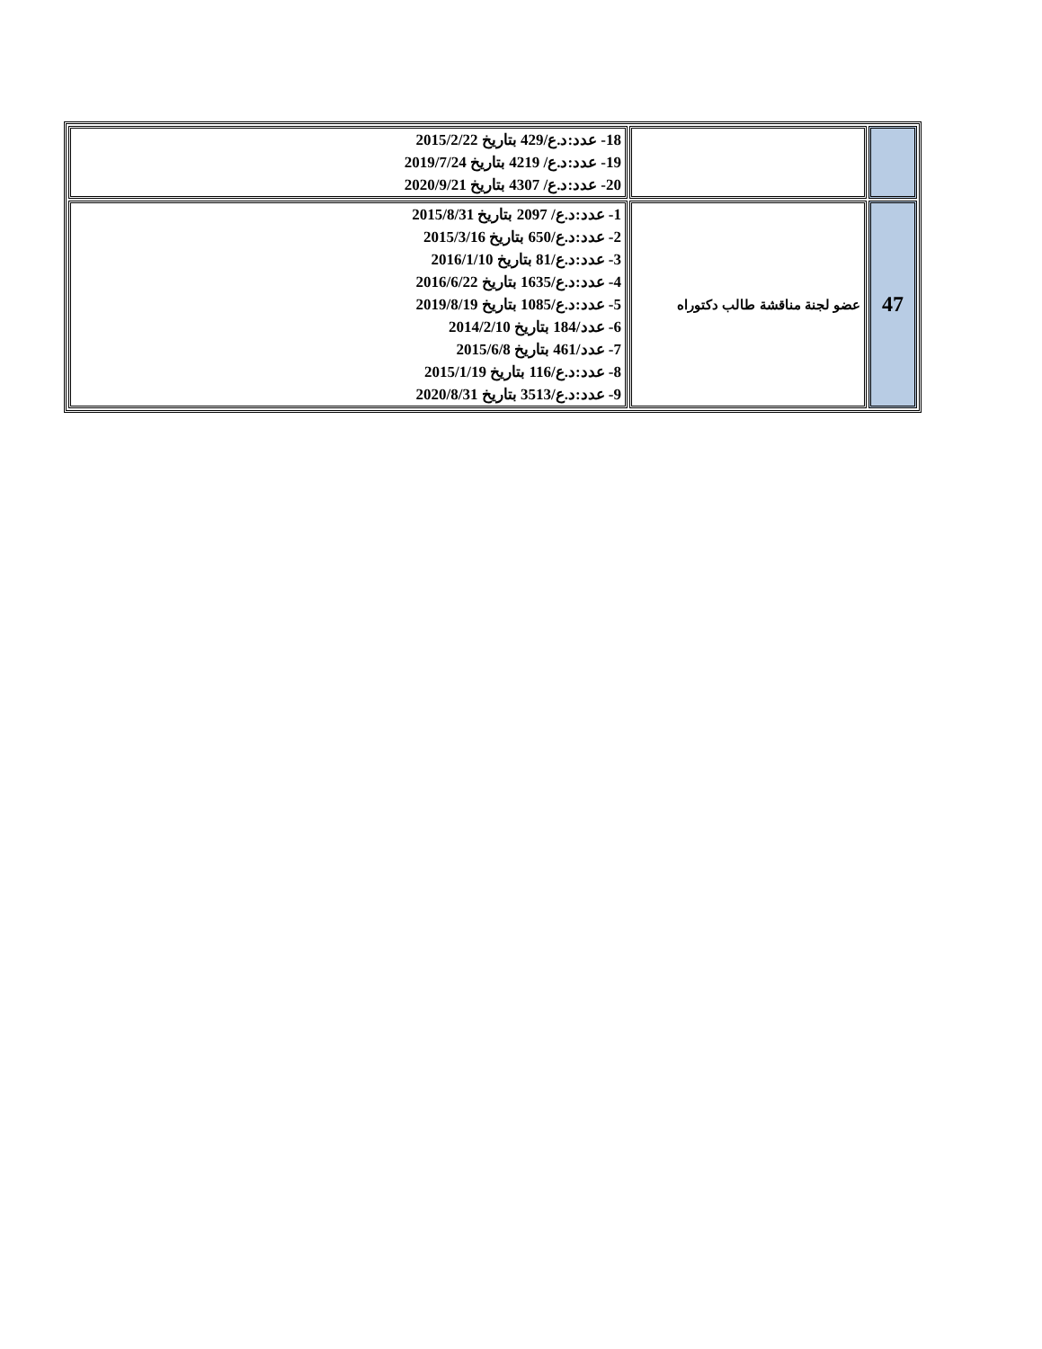| | | 18- عدد:د.ع/429 بتاريخ 2015/2/22 19- عدد:د.ع/ 4219 بتاريخ 2019/7/24 20- عدد:د.ع/ 4307 بتاريخ 2020/9/21 |
| 47 | عضو لجنة مناقشة طالب دكتوراه | 1- عدد:د.ع/ 2097 بتاريخ 2015/8/31 2- عدد:د.ع/650 بتاريخ 2015/3/16 3- عدد:د.ع/81 بتاريخ 2016/1/10 4- عدد:د.ع/1635 بتاريخ 2016/6/22 5- عدد:د.ع/1085 بتاريخ 2019/8/19 6- عدد/184 بتاريخ 2014/2/10 7- عدد/461 بتاريخ 2015/6/8 8- عدد:د.ع/116 بتاريخ 2015/1/19 9- عدد:د.ع/3513 بتاريخ 2020/8/31 |